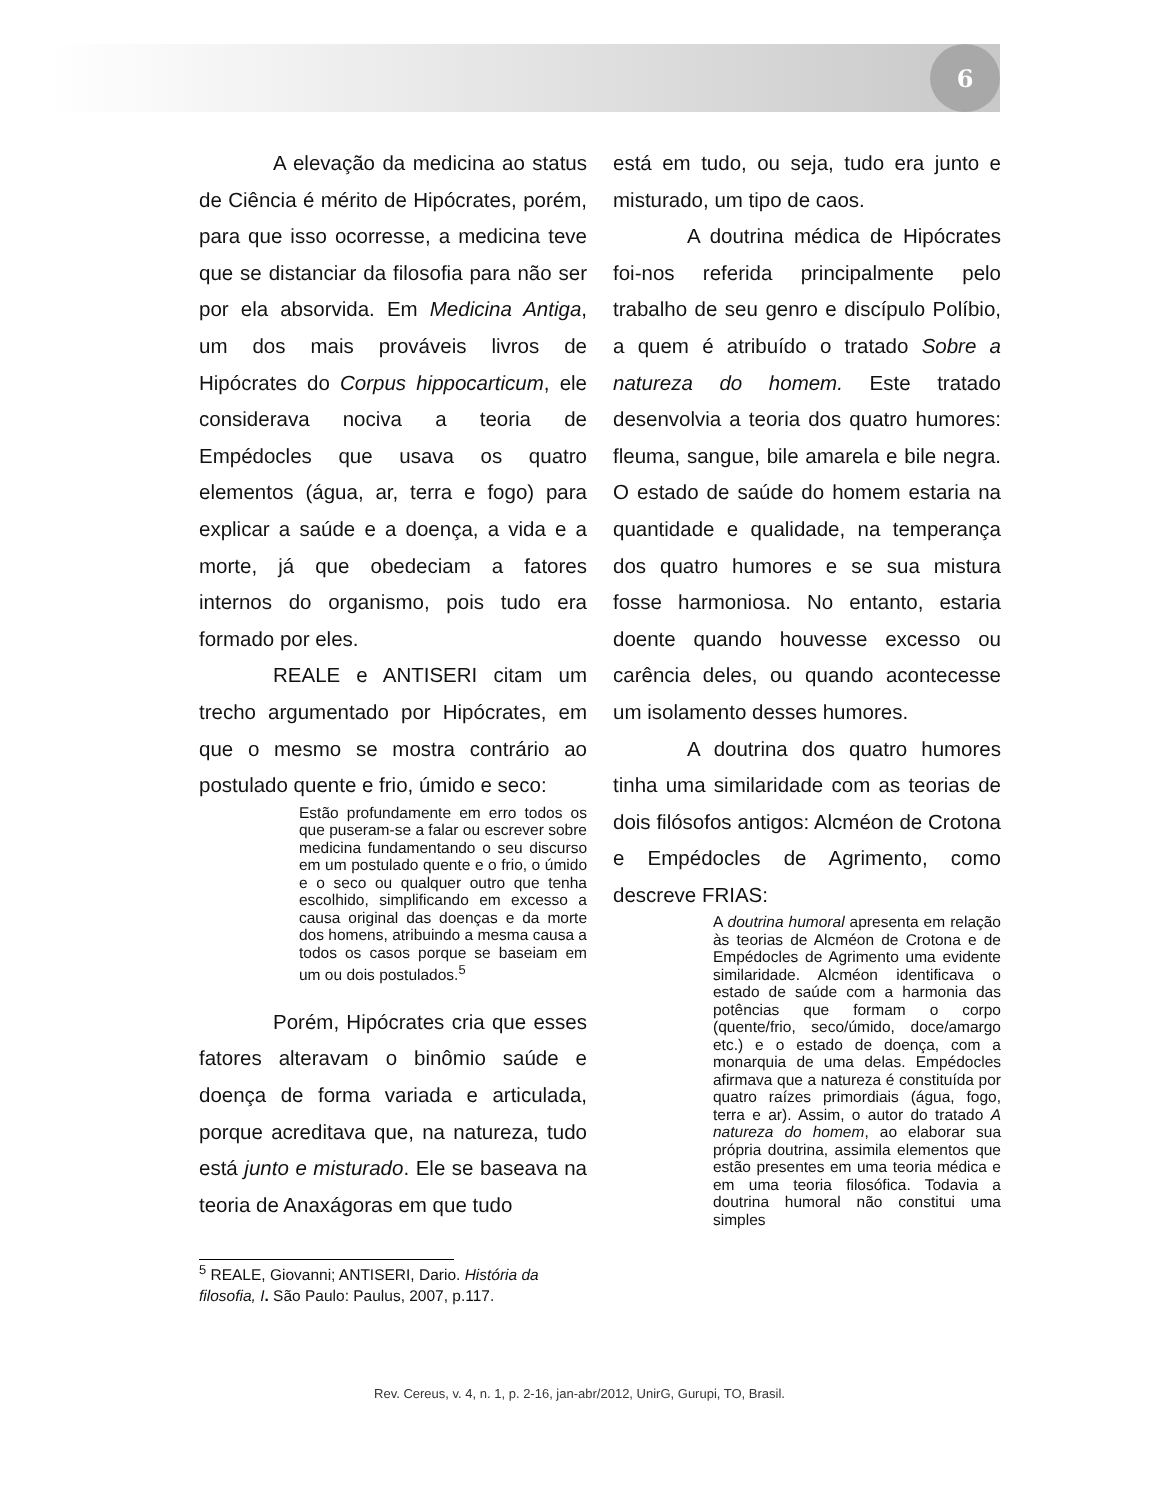6
A elevação da medicina ao status de Ciência é mérito de Hipócrates, porém, para que isso ocorresse, a medicina teve que se distanciar da filosofia para não ser por ela absorvida. Em Medicina Antiga, um dos mais prováveis livros de Hipócrates do Corpus hippocarticum, ele considerava nociva a teoria de Empédocles que usava os quatro elementos (água, ar, terra e fogo) para explicar a saúde e a doença, a vida e a morte, já que obedeciam a fatores internos do organismo, pois tudo era formado por eles.
REALE e ANTISERI citam um trecho argumentado por Hipócrates, em que o mesmo se mostra contrário ao postulado quente e frio, úmido e seco:
Estão profundamente em erro todos os que puseram-se a falar ou escrever sobre medicina fundamentando o seu discurso em um postulado quente e o frio, o úmido e o seco ou qualquer outro que tenha escolhido, simplificando em excesso a causa original das doenças e da morte dos homens, atribuindo a mesma causa a todos os casos porque se baseiam em um ou dois postulados.<sup>5</sup>
Porém, Hipócrates cria que esses fatores alteravam o binômio saúde e doença de forma variada e articulada, porque acreditava que, na natureza, tudo está junto e misturado. Ele se baseava na teoria de Anaxágoras em que tudo
<sup>5</sup> REALE, Giovanni; ANTISERI, Dario. História da filosofia, I. São Paulo: Paulus, 2007, p.117.
está em tudo, ou seja, tudo era junto e misturado, um tipo de caos.
A doutrina médica de Hipócrates foi-nos referida principalmente pelo trabalho de seu genro e discípulo Políbio, a quem é atribuído o tratado Sobre a natureza do homem. Este tratado desenvolvia a teoria dos quatro humores: fleuma, sangue, bile amarela e bile negra. O estado de saúde do homem estaria na quantidade e qualidade, na temperança dos quatro humores e se sua mistura fosse harmoniosa. No entanto, estaria doente quando houvesse excesso ou carência deles, ou quando acontecesse um isolamento desses humores.
A doutrina dos quatro humores tinha uma similaridade com as teorias de dois filósofos antigos: Alcméon de Crotona e Empédocles de Agrimento, como descreve FRIAS:
A doutrina humoral apresenta em relação às teorias de Alcméon de Crotona e de Empédocles de Agrimento uma evidente similaridade. Alcméon identificava o estado de saúde com a harmonia das potências que formam o corpo (quente/frio, seco/úmido, doce/amargo etc.) e o estado de doença, com a monarquia de uma delas. Empédocles afirmava que a natureza é constituída por quatro raízes primordiais (água, fogo, terra e ar). Assim, o autor do tratado A natureza do homem, ao elaborar sua própria doutrina, assimila elementos que estão presentes em uma teoria médica e em uma teoria filosófica. Todavia a doutrina humoral não constitui uma simples
Rev. Cereus, v. 4, n. 1, p. 2-16, jan-abr/2012, UnirG, Gurupi, TO, Brasil.